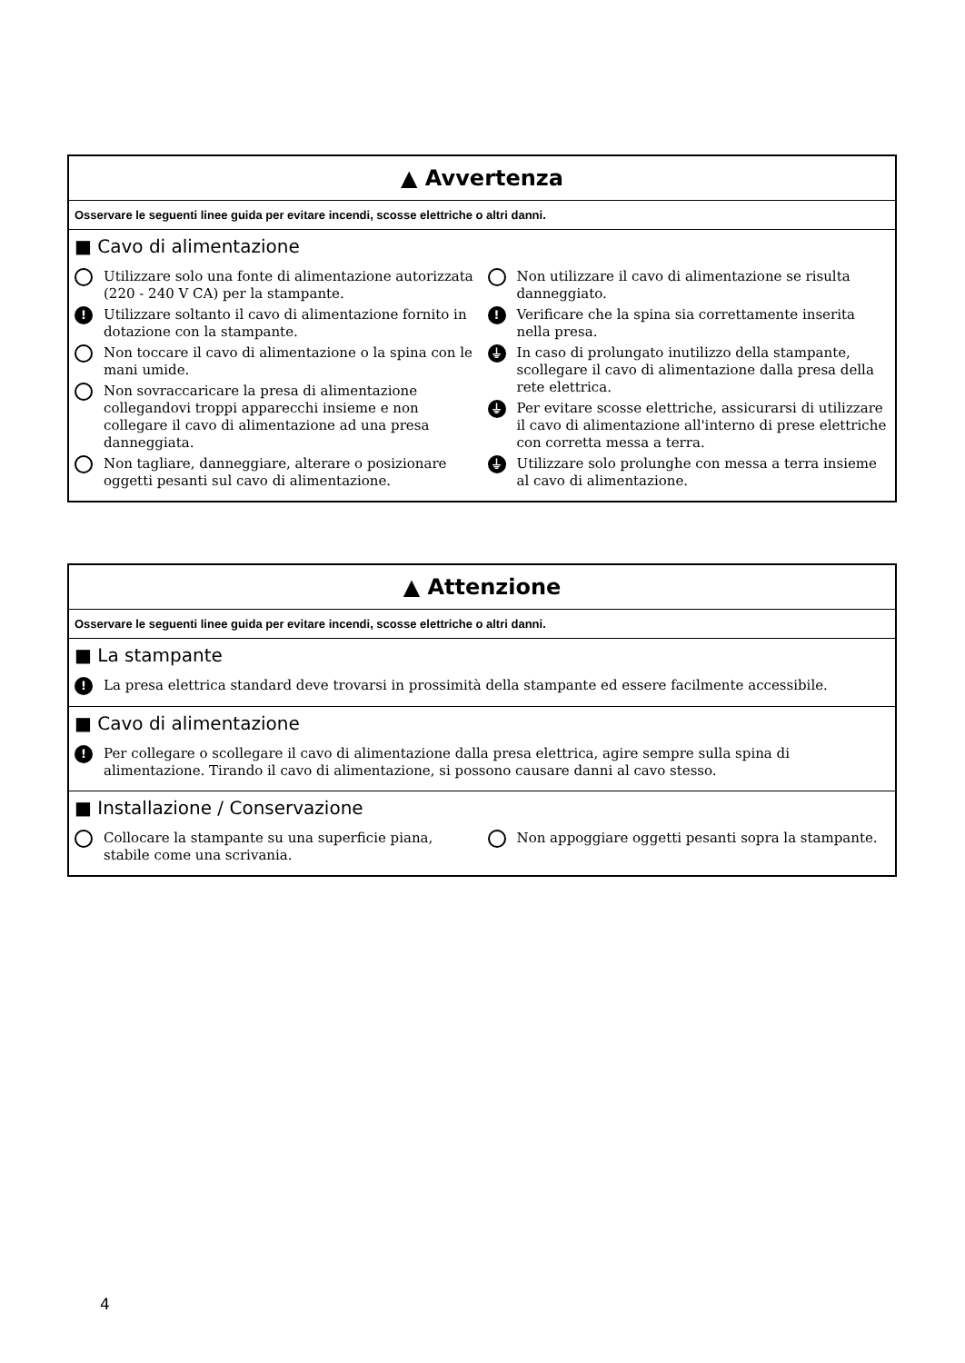▲ Avvertenza
Osservare le seguenti linee guida per evitare incendi, scosse elettriche o altri danni.
■ Cavo di alimentazione
Utilizzare solo una fonte di alimentazione autorizzata (220 - 240 V CA) per la stampante.
! Utilizzare soltanto il cavo di alimentazione fornito in dotazione con la stampante.
Non toccare il cavo di alimentazione o la spina con le mani umide.
Non sovraccaricare la presa di alimentazione collegandovi troppi apparecchi insieme e non collegare il cavo di alimentazione ad una presa danneggiata.
Non tagliare, danneggiare, alterare o posizionare oggetti pesanti sul cavo di alimentazione.
Non utilizzare il cavo di alimentazione se risulta danneggiato.
! Verificare che la spina sia correttamente inserita nella presa.
⏚ In caso di prolungato inutilizzo della stampante, scollegare il cavo di alimentazione dalla presa della rete elettrica.
⏚ Per evitare scosse elettriche, assicurarsi di utilizzare il cavo di alimentazione all'interno di prese elettriche con corretta messa a terra.
⏚ Utilizzare solo prolunghe con messa a terra insieme al cavo di alimentazione.
▲ Attenzione
Osservare le seguenti linee guida per evitare incendi, scosse elettriche o altri danni.
■ La stampante
! La presa elettrica standard deve trovarsi in prossimità della stampante ed essere facilmente accessibile.
■ Cavo di alimentazione
! Per collegare o scollegare il cavo di alimentazione dalla presa elettrica, agire sempre sulla spina di alimentazione. Tirando il cavo di alimentazione, si possono causare danni al cavo stesso.
■ Installazione / Conservazione
Collocare la stampante su una superficie piana, stabile come una scrivania.
Non appoggiare oggetti pesanti sopra la stampante.
4